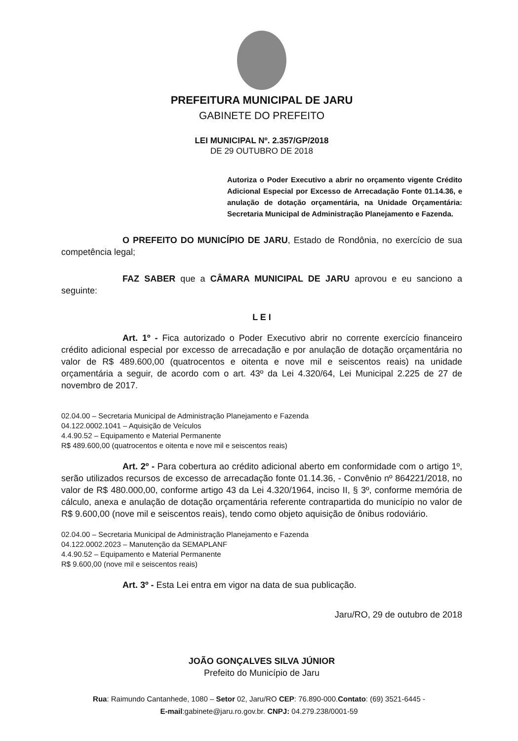PREFEITURA MUNICIPAL DE JARU
GABINETE DO PREFEITO
LEI MUNICIPAL Nº. 2.357/GP/2018
DE 29 OUTUBRO DE 2018
Autoriza o Poder Executivo a abrir no orçamento vigente Crédito Adicional Especial por Excesso de Arrecadação Fonte 01.14.36, e anulação de dotação orçamentária, na Unidade Orçamentária: Secretaria Municipal de Administração Planejamento e Fazenda.
O PREFEITO DO MUNICÍPIO DE JARU, Estado de Rondônia, no exercício de sua competência legal;
FAZ SABER que a CÂMARA MUNICIPAL DE JARU aprovou e eu sanciono a seguinte:
L E I
Art. 1º - Fica autorizado o Poder Executivo abrir no corrente exercício financeiro crédito adicional especial por excesso de arrecadação e por anulação de dotação orçamentária no valor de R$ 489.600,00 (quatrocentos e oitenta e nove mil e seiscentos reais) na unidade orçamentária a seguir, de acordo com o art. 43º da Lei 4.320/64, Lei Municipal 2.225 de 27 de novembro de 2017.
02.04.00 – Secretaria Municipal de Administração Planejamento e Fazenda
04.122.0002.1041 – Aquisição de Veículos
4.4.90.52 – Equipamento e Material Permanente
R$ 489.600,00 (quatrocentos e oitenta e nove mil e seiscentos reais)
Art. 2º - Para cobertura ao crédito adicional aberto em conformidade com o artigo 1º, serão utilizados recursos de excesso de arrecadação fonte 01.14.36, - Convênio nº 864221/2018, no valor de R$ 480.000,00, conforme artigo 43 da Lei 4.320/1964, inciso II, § 3º, conforme memória de cálculo, anexa e anulação de dotação orçamentária referente contrapartida do município no valor de R$ 9.600,00 (nove mil e seiscentos reais), tendo como objeto aquisição de ônibus rodoviário.
02.04.00 – Secretaria Municipal de Administração Planejamento e Fazenda
04.122.0002.2023 – Manutenção da SEMAPLANF
4.4.90.52 – Equipamento e Material Permanente
R$ 9.600,00 (nove mil e seiscentos reais)
Art. 3º - Esta Lei entra em vigor na data de sua publicação.
Jaru/RO, 29 de outubro de 2018
JOÃO GONÇALVES SILVA JÚNIOR
Prefeito do Município de Jaru
Rua: Raimundo Cantanhede, 1080 – Setor 02, Jaru/RO CEP: 76.890-000.Contato: (69) 3521-6445 -
E-mail:gabinete@jaru.ro.gov.br. CNPJ: 04.279.238/0001-59